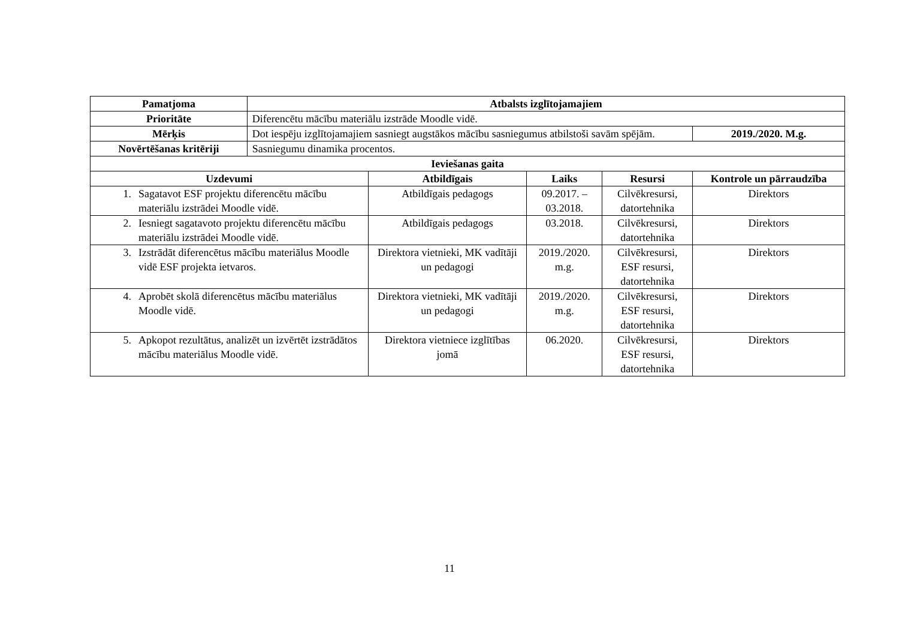| Pamatjoma | Atbalsts izglītojamajiem | | | | |
| --- | --- | --- | --- | --- | --- |
| Prioritāte | Diferencētu mācību materiālu izstrāde Moodle vidē. | | | | |
| Mērķis | Dot iespēju izglītojamajiem sasniegt augstākos mācību sasniegumus atbilstoši savām spējām. | | | | 2019./2020. M.g. |
| Novērtēšanas kritēriji | Sasniegumu dinamika procentos. | | | | |
| Ieviešanas gaita | | | | | |
| Uzdevumi | | Atbildīgais | Laiks | Resursi | Kontrole un pārraudzība |
| 1. Sagatavot ESF projektu diferencētu mācību materiālu izstrādei Moodle vidē. | | Atbildīgais pedagogs | 09.2017. – 03.2018. | Cilvēkresursi, datortehnika | Direktors |
| 2. Iesniegt sagatavoto projektu diferencētu mācību materiālu izstrādei Moodle vidē. | | Atbildīgais pedagogs | 03.2018. | Cilvēkresursi, datortehnika | Direktors |
| 3. Izstrādāt diferencētus mācību materiālus Moodle vidē ESF projekta ietvaros. | | Direktora vietnieki, MK vadītāji un pedagogi | 2019./2020. m.g. | Cilvēkresursi, ESF resursi, datortehnika | Direktors |
| 4. Aprobēt skolā diferencētus mācību materiālus Moodle vidē. | | Direktora vietnieki, MK vadītāji un pedagogi | 2019./2020. m.g. | Cilvēkresursi, ESF resursi, datortehnika | Direktors |
| 5. Apkopot rezultātus, analizēt un izvērtēt izstrādātos mācību materiālus Moodle vidē. | | Direktora vietniece izglītības jomā | 06.2020. | Cilvēkresursi, ESF resursi, datortehnika | Direktors |
11